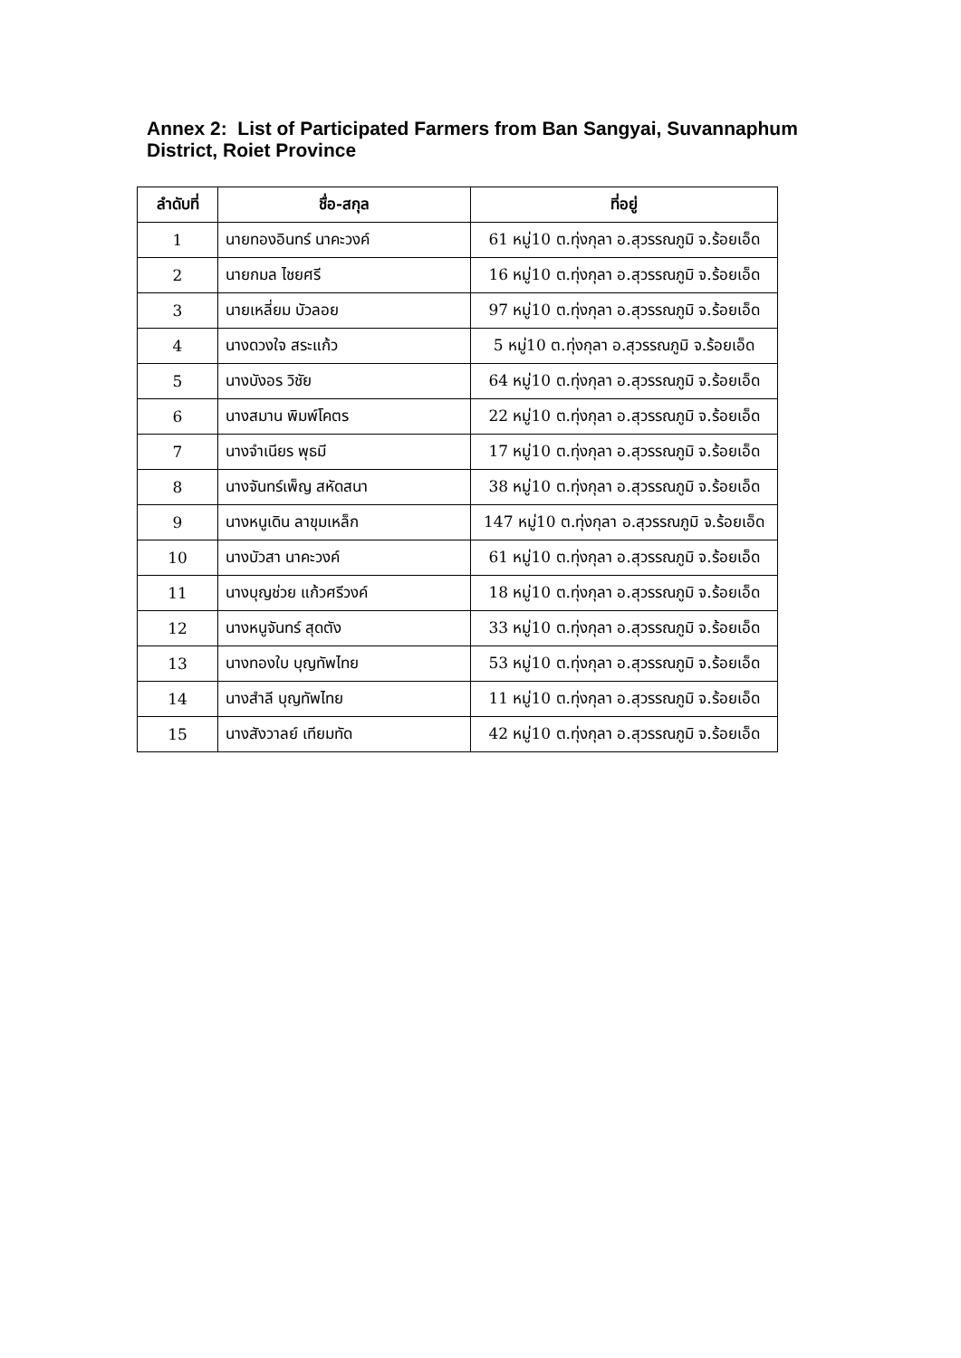Annex 2: List of Participated Farmers from Ban Sangyai, Suvannaphum District, Roiet Province
| ลำดับที่ | ชื่อ-สกุล | ที่อยู่ |
| --- | --- | --- |
| 1 | นายทองอินทร์ นาคะวงค์ | 61 หมู่10 ต.ทุ่งกุลา อ.สุวรรณภูมิ จ.ร้อยเอ็ด |
| 2 | นายกมล ไชยศรี | 16 หมู่10 ต.ทุ่งกุลา อ.สุวรรณภูมิ จ.ร้อยเอ็ด |
| 3 | นายเหลี่ยม บัวลอย | 97 หมู่10 ต.ทุ่งกุลา อ.สุวรรณภูมิ จ.ร้อยเอ็ด |
| 4 | นางดวงใจ สระแก้ว | 5 หมู่10 ต.ทุ่งกุลา อ.สุวรรณภูมิ จ.ร้อยเอ็ด |
| 5 | นางบังอร วิชัย | 64 หมู่10 ต.ทุ่งกุลา อ.สุวรรณภูมิ จ.ร้อยเอ็ด |
| 6 | นางสมาน พิมพ์โคตร | 22 หมู่10 ต.ทุ่งกุลา อ.สุวรรณภูมิ จ.ร้อยเอ็ด |
| 7 | นางจำเนียร พุธมี | 17 หมู่10 ต.ทุ่งกุลา อ.สุวรรณภูมิ จ.ร้อยเอ็ด |
| 8 | นางจันทร์เพ็ญ สหัดสนา | 38 หมู่10 ต.ทุ่งกุลา อ.สุวรรณภูมิ จ.ร้อยเอ็ด |
| 9 | นางหนูเดิน ลาขุมเหล็ก | 147 หมู่10 ต.ทุ่งกุลา อ.สุวรรณภูมิ จ.ร้อยเอ็ด |
| 10 | นางบัวสา นาคะวงค์ | 61 หมู่10 ต.ทุ่งกุลา อ.สุวรรณภูมิ จ.ร้อยเอ็ด |
| 11 | นางบุญช่วย แก้วศรีวงค์ | 18 หมู่10 ต.ทุ่งกุลา อ.สุวรรณภูมิ จ.ร้อยเอ็ด |
| 12 | นางหนูจันทร์ สุดตัง | 33 หมู่10 ต.ทุ่งกุลา อ.สุวรรณภูมิ จ.ร้อยเอ็ด |
| 13 | นางทองใบ บุญทัพไทย | 53 หมู่10 ต.ทุ่งกุลา อ.สุวรรณภูมิ จ.ร้อยเอ็ด |
| 14 | นางสำลี บุญทัพไทย | 11 หมู่10 ต.ทุ่งกุลา อ.สุวรรณภูมิ จ.ร้อยเอ็ด |
| 15 | นางสังวาลย์ เทียมทัด | 42 หมู่10 ต.ทุ่งกุลา อ.สุวรรณภูมิ จ.ร้อยเอ็ด |